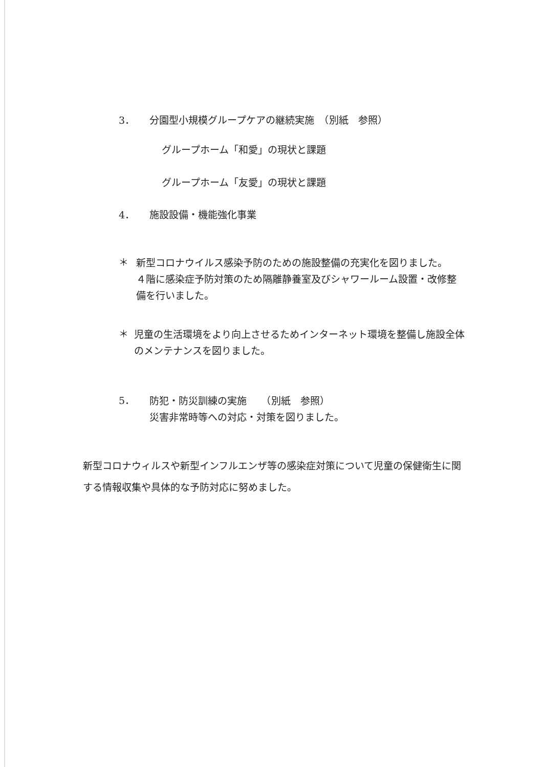3． 分園型小規模グループケアの継続実施　（別紙　参照）
グループホーム「和愛」の現状と課題
グループホーム「友愛」の現状と課題
4． 施設設備・機能強化事業
＊
新型コロナウイルス感染予防のための施設整備の充実化を図りました。
４階に感染症予防対策のため隔離静養室及びシャワールーム設置・改修整備を行いました。
＊
児童の生活環境をより向上させるためインターネット環境を整備し施設全体のメンテナンスを図りました。
5．
防犯・防災訓練の実施　　（別紙　参照）
災害非常時等への対応・対策を図りました。
新型コロナウィルスや新型インフルエンザ等の感染症対策について児童の保健衛生に関する情報収集や具体的な予防対応に努めました。